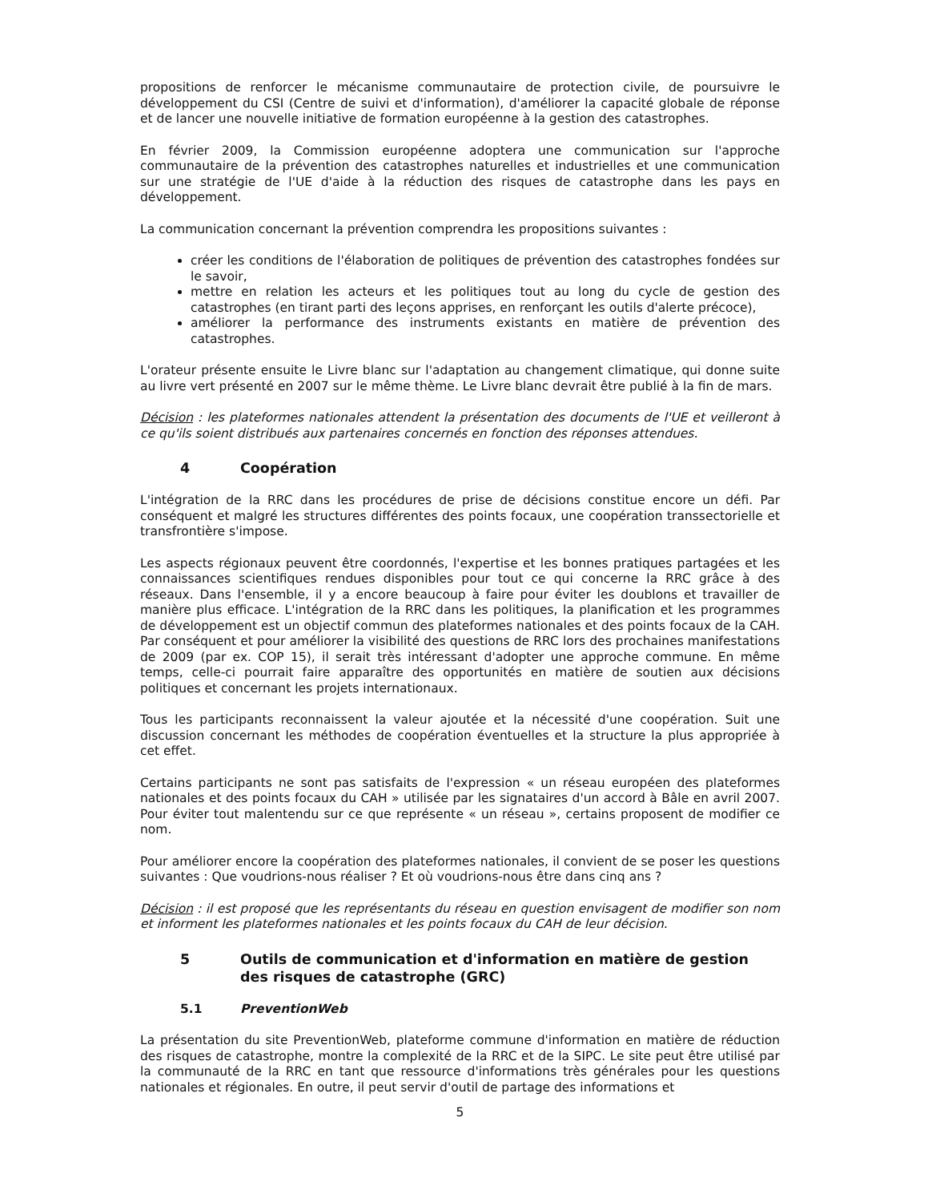propositions de renforcer le mécanisme communautaire de protection civile, de poursuivre le développement du CSI (Centre de suivi et d'information), d'améliorer la capacité globale de réponse et de lancer une nouvelle initiative de formation européenne à la gestion des catastrophes.
En février 2009, la Commission européenne adoptera une communication sur l'approche communautaire de la prévention des catastrophes naturelles et industrielles et une communication sur une stratégie de l'UE d'aide à la réduction des risques de catastrophe dans les pays en développement.
La communication concernant la prévention comprendra les propositions suivantes :
créer les conditions de l'élaboration de politiques de prévention des catastrophes fondées sur le savoir,
mettre en relation les acteurs et les politiques tout au long du cycle de gestion des catastrophes (en tirant parti des leçons apprises, en renforçant les outils d'alerte précoce),
améliorer la performance des instruments existants en matière de prévention des catastrophes.
L'orateur présente ensuite le Livre blanc sur l'adaptation au changement climatique, qui donne suite au livre vert présenté en 2007 sur le même thème. Le Livre blanc devrait être publié à la fin de mars.
Décision : les plateformes nationales attendent la présentation des documents de l'UE et veilleront à ce qu'ils soient distribués aux partenaires concernés en fonction des réponses attendues.
4 Coopération
L'intégration de la RRC dans les procédures de prise de décisions constitue encore un défi. Par conséquent et malgré les structures différentes des points focaux, une coopération transsectorielle et transfrontière s'impose.
Les aspects régionaux peuvent être coordonnés, l'expertise et les bonnes pratiques partagées et les connaissances scientifiques rendues disponibles pour tout ce qui concerne la RRC grâce à des réseaux. Dans l'ensemble, il y a encore beaucoup à faire pour éviter les doublons et travailler de manière plus efficace. L'intégration de la RRC dans les politiques, la planification et les programmes de développement est un objectif commun des plateformes nationales et des points focaux de la CAH. Par conséquent et pour améliorer la visibilité des questions de RRC lors des prochaines manifestations de 2009 (par ex. COP 15), il serait très intéressant d'adopter une approche commune. En même temps, celle-ci pourrait faire apparaître des opportunités en matière de soutien aux décisions politiques et concernant les projets internationaux.
Tous les participants reconnaissent la valeur ajoutée et la nécessité d'une coopération. Suit une discussion concernant les méthodes de coopération éventuelles et la structure la plus appropriée à cet effet.
Certains participants ne sont pas satisfaits de l'expression « un réseau européen des plateformes nationales et des points focaux du CAH » utilisée par les signataires d'un accord à Bâle en avril 2007. Pour éviter tout malentendu sur ce que représente « un réseau », certains proposent de modifier ce nom.
Pour améliorer encore la coopération des plateformes nationales, il convient de se poser les questions suivantes : Que voudrions-nous réaliser ? Et où voudrions-nous être dans cinq ans ?
Décision : il est proposé que les représentants du réseau en question envisagent de modifier son nom et informent les plateformes nationales et les points focaux du CAH de leur décision.
5 Outils de communication et d'information en matière de gestion des risques de catastrophe (GRC)
5.1 PreventionWeb
La présentation du site PreventionWeb, plateforme commune d'information en matière de réduction des risques de catastrophe, montre la complexité de la RRC et de la SIPC. Le site peut être utilisé par la communauté de la RRC en tant que ressource d'informations très générales pour les questions nationales et régionales. En outre, il peut servir d'outil de partage des informations et
5